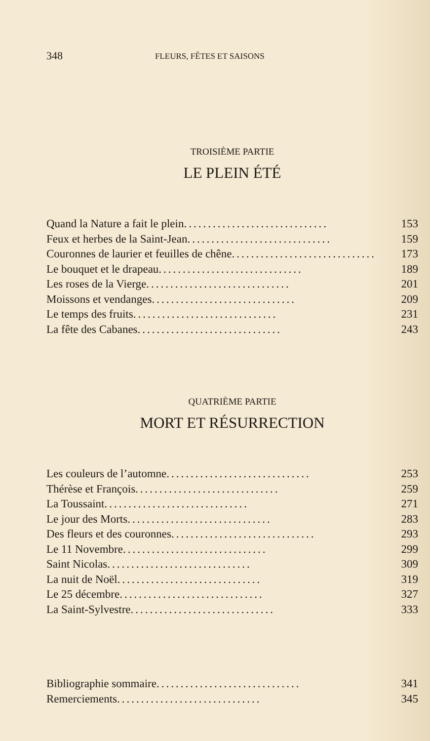348 FLEURS, FÊTES ET SAISONS
TROISIÈME PARTIE
LE PLEIN ÉTÉ
Quand la Nature a fait le plein.............................. 153
Feux et herbes de la Saint-Jean.............................. 159
Couronnes de laurier et feuilles de chêne.............................. 173
Le bouquet et le drapeau.............................. 189
Les roses de la Vierge.............................. 201
Moissons et vendanges.............................. 209
Le temps des fruits.............................. 231
La fête des Cabanes.............................. 243
QUATRIÈME PARTIE
MORT ET RÉSURRECTION
Les couleurs de l’automne.............................. 253
Thérèse et François.............................. 259
La Toussaint.............................. 271
Le jour des Morts.............................. 283
Des fleurs et des couronnes.............................. 293
Le 11 Novembre.............................. 299
Saint Nicolas.............................. 309
La nuit de Noël.............................. 319
Le 25 décembre.............................. 327
La Saint-Sylvestre.............................. 333
Bibliographie sommaire.............................. 341
Remerciements.............................. 345